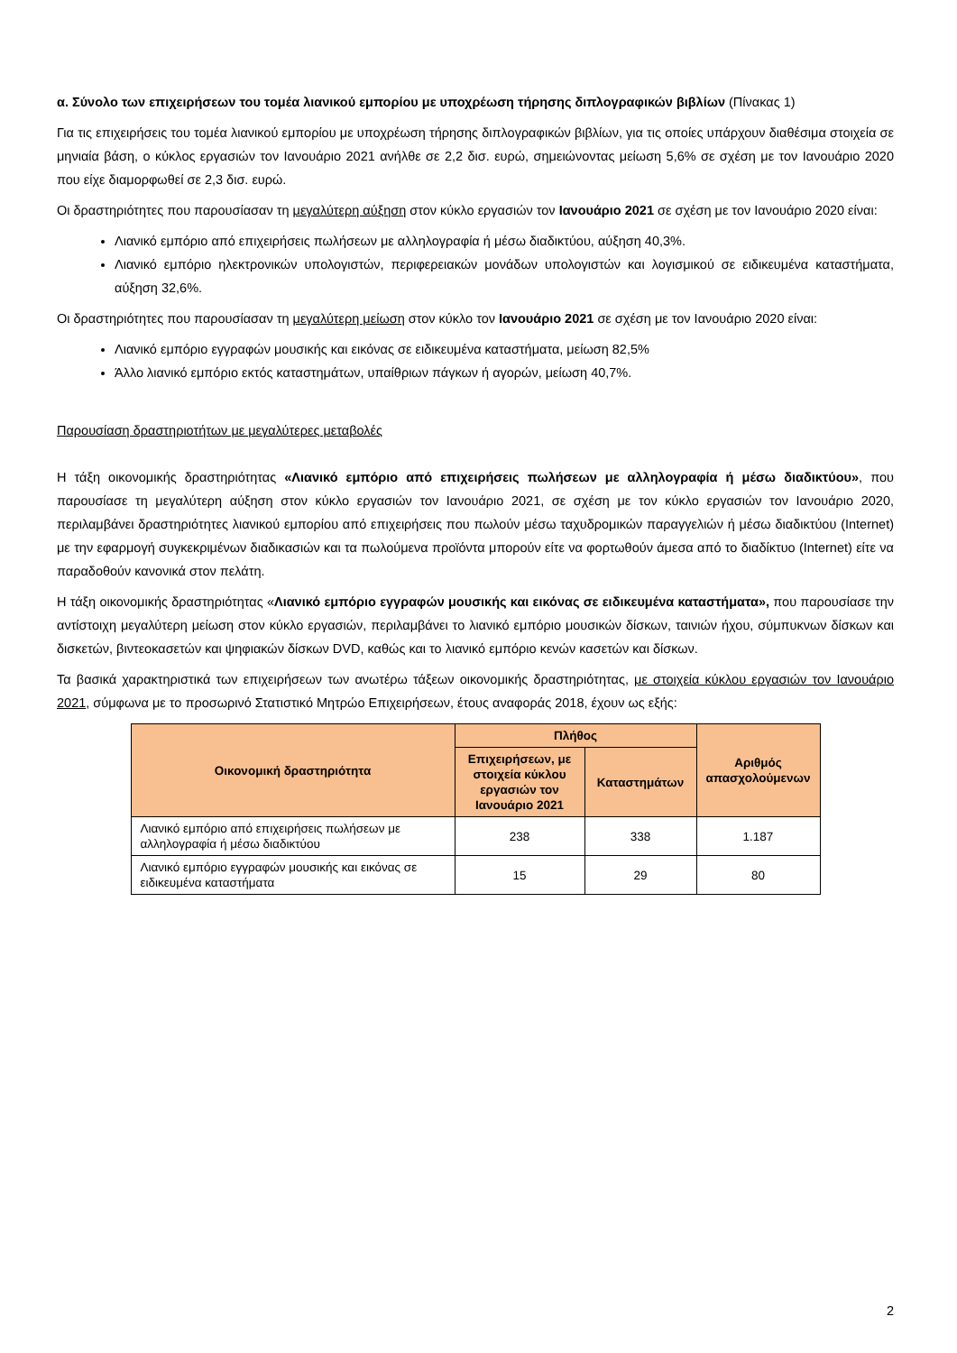α. Σύνολο των επιχειρήσεων του τομέα λιανικού εμπορίου με υποχρέωση τήρησης διπλογραφικών βιβλίων (Πίνακας 1)
Για τις επιχειρήσεις του τομέα λιανικού εμπορίου με υποχρέωση τήρησης διπλογραφικών βιβλίων, για τις οποίες υπάρχουν διαθέσιμα στοιχεία σε μηνιαία βάση, ο κύκλος εργασιών τον Ιανουάριο 2021 ανήλθε σε 2,2 δισ. ευρώ, σημειώνοντας μείωση 5,6% σε σχέση με τον Ιανουάριο 2020 που είχε διαμορφωθεί σε 2,3 δισ. ευρώ.
Οι δραστηριότητες που παρουσίασαν τη μεγαλύτερη αύξηση στον κύκλο εργασιών τον Ιανουάριο 2021 σε σχέση με τον Ιανουάριο 2020 είναι:
Λιανικό εμπόριο από επιχειρήσεις πωλήσεων με αλληλογραφία ή μέσω διαδικτύου, αύξηση 40,3%.
Λιανικό εμπόριο ηλεκτρονικών υπολογιστών, περιφερειακών μονάδων υπολογιστών και λογισμικού σε ειδικευμένα καταστήματα, αύξηση 32,6%.
Οι δραστηριότητες που παρουσίασαν τη μεγαλύτερη μείωση στον κύκλο τον Ιανουάριο 2021 σε σχέση με τον Ιανουάριο 2020 είναι:
Λιανικό εμπόριο εγγραφών μουσικής και εικόνας σε ειδικευμένα καταστήματα, μείωση 82,5%
Άλλο λιανικό εμπόριο εκτός καταστημάτων, υπαίθριων πάγκων ή αγορών, μείωση 40,7%.
Παρουσίαση δραστηριοτήτων με μεγαλύτερες μεταβολές
Η τάξη οικονομικής δραστηριότητας «Λιανικό εμπόριο από επιχειρήσεις πωλήσεων με αλληλογραφία ή μέσω διαδικτύου», που παρουσίασε τη μεγαλύτερη αύξηση στον κύκλο εργασιών τον Ιανουάριο 2021, σε σχέση με τον κύκλο εργασιών τον Ιανουάριο 2020, περιλαμβάνει δραστηριότητες λιανικού εμπορίου από επιχειρήσεις που πωλούν μέσω ταχυδρομικών παραγγελιών ή μέσω διαδικτύου (Internet) με την εφαρμογή συγκεκριμένων διαδικασιών και τα πωλούμενα προϊόντα μπορούν είτε να φορτωθούν άμεσα από το διαδίκτυο (Internet) είτε να παραδοθούν κανονικά στον πελάτη.
Η τάξη οικονομικής δραστηριότητας «Λιανικό εμπόριο εγγραφών μουσικής και εικόνας σε ειδικευμένα καταστήματα», που παρουσίασε την αντίστοιχη μεγαλύτερη μείωση στον κύκλο εργασιών, περιλαμβάνει το λιανικό εμπόριο μουσικών δίσκων, ταινιών ήχου, σύμπυκνων δίσκων και δισκετών, βιντεοκασετών και ψηφιακών δίσκων DVD, καθώς και το λιανικό εμπόριο κενών κασετών και δίσκων.
Τα βασικά χαρακτηριστικά των επιχειρήσεων των ανωτέρω τάξεων οικονομικής δραστηριότητας, με στοιχεία κύκλου εργασιών τον Ιανουάριο 2021, σύμφωνα με το προσωρινό Στατιστικό Μητρώο Επιχειρήσεων, έτους αναφοράς 2018, έχουν ως εξής:
| Οικονομική δραστηριότητα | Πλήθος | | Αριθμός απασχολούμενων |
| --- | --- | --- | --- |
| | Επιχειρήσεων, με στοιχεία κύκλου εργασιών τον Ιανουάριο 2021 | Καταστημάτων | |
| Λιανικό εμπόριο από επιχειρήσεις πωλήσεων με αλληλογραφία ή μέσω διαδικτύου | 238 | 338 | 1.187 |
| Λιανικό εμπόριο εγγραφών μουσικής και εικόνας σε ειδικευμένα καταστήματα | 15 | 29 | 80 |
2